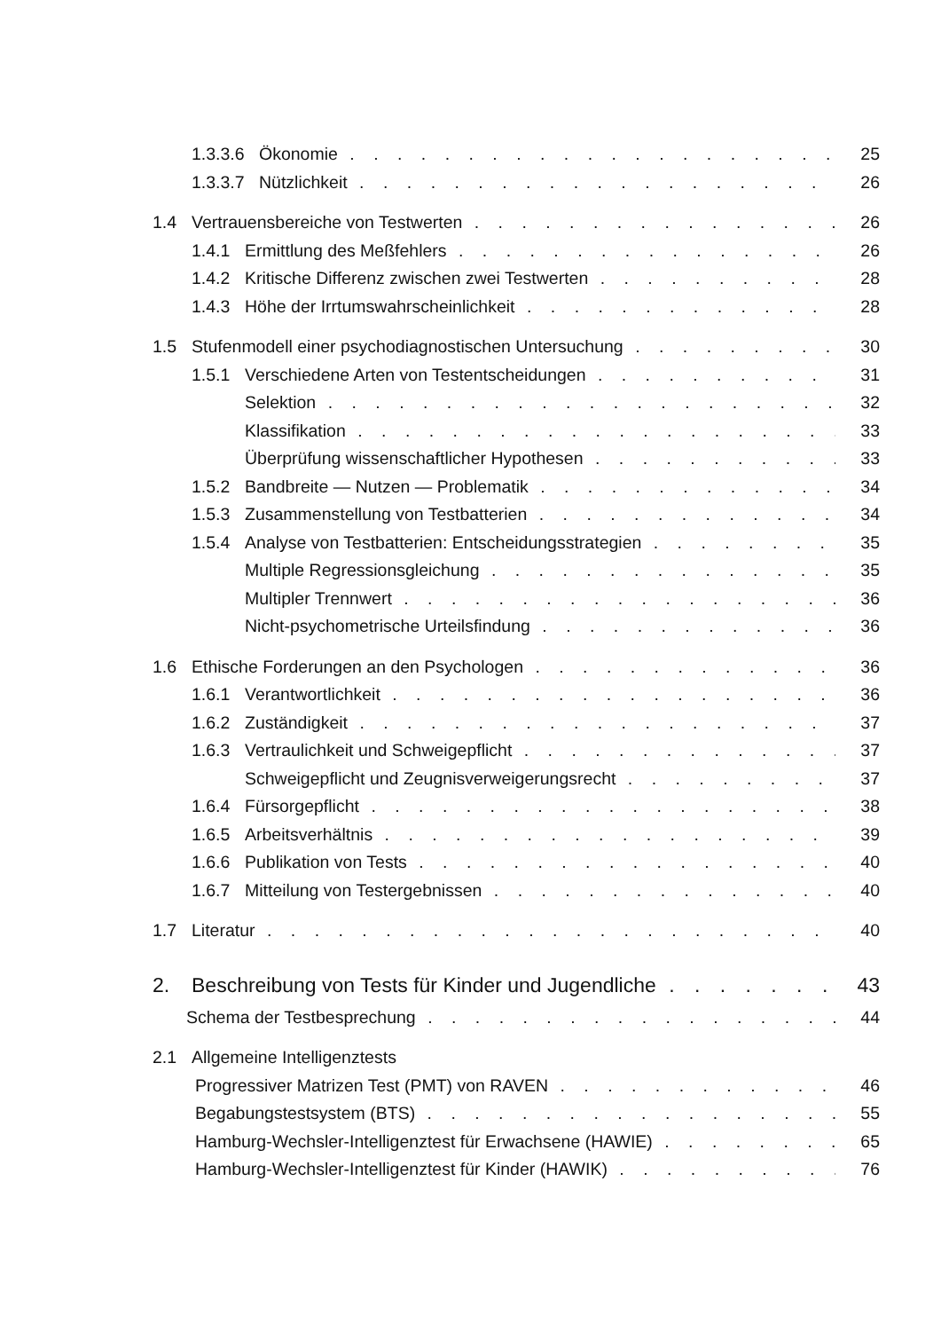1.3.3.6 Ökonomie 25
1.3.3.7 Nützlichkeit 26
1.4 Vertrauensbereiche von Testwerten 26
1.4.1 Ermittlung des Meßfehlers 26
1.4.2 Kritische Differenz zwischen zwei Testwerten 28
1.4.3 Höhe der Irrtumswahrscheinlichkeit 28
1.5 Stufenmodell einer psychodiagnostischen Untersuchung 30
1.5.1 Verschiedene Arten von Testentscheidungen 31
Selektion 32
Klassifikation 33
Überprüfung wissenschaftlicher Hypothesen 33
1.5.2 Bandbreite — Nutzen — Problematik 34
1.5.3 Zusammenstellung von Testbatterien 34
1.5.4 Analyse von Testbatterien: Entscheidungsstrategien 35
Multiple Regressionsgleichung 35
Multipler Trennwert 36
Nicht-psychometrische Urteilsfindung 36
1.6 Ethische Forderungen an den Psychologen 36
1.6.1 Verantwortlichkeit 36
1.6.2 Zuständigkeit 37
1.6.3 Vertraulichkeit und Schweigepflicht 37
Schweigepflicht und Zeugnisverweigerungsrecht 37
1.6.4 Fürsorgepflicht 38
1.6.5 Arbeitsverhältnis 39
1.6.6 Publikation von Tests 40
1.6.7 Mitteilung von Testergebnissen 40
1.7 Literatur 40
2. Beschreibung von Tests für Kinder und Jugendliche 43
Schema der Testbesprechung 44
2.1 Allgemeine Intelligenztests
Progressiver Matrizen Test (PMT) von RAVEN 46
Begabungstestsystem (BTS) 55
Hamburg-Wechsler-Intelligenztest für Erwachsene (HAWIE) 65
Hamburg-Wechsler-Intelligenztest für Kinder (HAWIK) 76